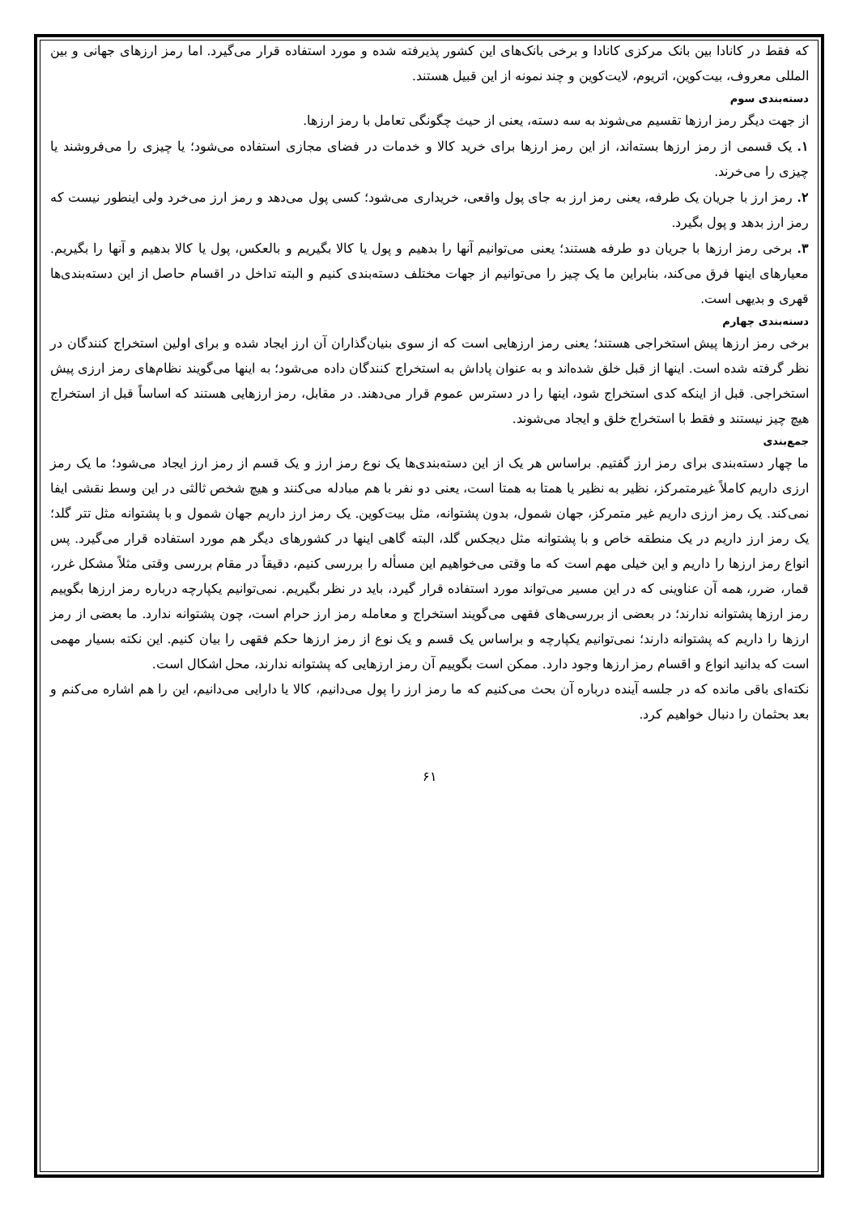که فقط در کانادا بین بانک مرکزی کانادا و برخی بانک‌های این کشور پذیرفته شده و مورد استفاده قرار می‌گیرد. اما رمز ارزهای جهانی و بین المللی معروف، بیت‌کوین، اتریوم، لایت‌کوین و چند نمونه از این قبیل هستند.
دسته‌بندی سوم
از جهت دیگر رمز ارزها تقسیم می‌شوند به سه دسته، یعنی از حیث چگونگی تعامل با رمز ارزها.
۱. یک قسمی از رمز ارزها بسته‌اند، از این رمز ارزها برای خرید کالا و خدمات در فضای مجازی استفاده می‌شود؛ یا چیزی را می‌فروشند یا چیزی را می‌خرند.
۲. رمز ارز با جریان یک طرفه، یعنی رمز ارز به جای پول واقعی، خریداری می‌شود؛ کسی پول می‌دهد و رمز ارز می‌خرد ولی اینطور نیست که رمز ارز بدهد و پول بگیرد.
۳. برخی رمز ارزها با جریان دو طرفه هستند؛ یعنی می‌توانیم آنها را بدهیم و پول یا کالا بگیریم و بالعکس، پول یا کالا بدهیم و آنها را بگیریم. معیارهای اینها فرق می‌کند، بنابراین ما یک چیز را می‌توانیم از جهات مختلف دسته‌بندی کنیم و البته تداخل در اقسام حاصل از این دسته‌بندی‌ها قهری و بدیهی است.
دسته‌بندی چهارم
برخی رمز ارزها پیش استخراجی هستند؛ یعنی رمز ارزهایی است که از سوی بنیان‌گذاران آن ارز ایجاد شده و برای اولین استخراج کنندگان در نظر گرفته شده است. اینها از قبل خلق شده‌اند و به عنوان پاداش به استخراج کنندگان داده می‌شود؛ به اینها می‌گویند نظام‌های رمز ارزی پیش استخراجی. قبل از اینکه کدی استخراج شود، اینها را در دسترس عموم قرار می‌دهند. در مقابل، رمز ارزهایی هستند که اساساً قبل از استخراج هیچ چیز نیستند و فقط با استخراج خلق و ایجاد می‌شوند.
جمع‌بندی
ما چهار دسته‌بندی برای رمز ارز گفتیم. براساس هر یک از این دسته‌بندی‌ها یک نوع رمز ارز و یک قسم از رمز ارز ایجاد می‌شود؛ ما یک رمز ارزی داریم کاملاً غیرمتمرکز، نظیر به نظیر یا همتا به همتا است، یعنی دو نفر با هم مبادله می‌کنند و هیچ شخص ثالثی در این وسط نقشی ایفا نمی‌کند. یک رمز ارزی داریم غیر متمرکز، جهان شمول، بدون پشتوانه، مثل بیت‌کوین. یک رمز ارز داریم جهان شمول و با پشتوانه مثل تتر گلد؛ یک رمز ارز داریم در یک منطقه خاص و با پشتوانه مثل دیجکس گلد، البته گاهی اینها در کشورهای دیگر هم مورد استفاده قرار می‌گیرد. پس انواع رمز ارزها را داریم و این خیلی مهم است که ما وقتی می‌خواهیم این مسأله را بررسی کنیم، دقیقاً در مقام بررسی وقتی مثلاً مشکل غرر، قمار، ضرر، همه آن عناوینی که در این مسیر می‌تواند مورد استفاده قرار گیرد، باید در نظر بگیریم. نمی‌توانیم یکپارچه درباره رمز ارزها بگوییم رمز ارزها پشتوانه ندارند؛ در بعضی از بررسی‌های فقهی می‌گویند استخراج و معامله رمز ارز حرام است، چون پشتوانه ندارد. ما بعضی از رمز ارزها را داریم که پشتوانه دارند؛ نمی‌توانیم یکپارچه و براساس یک قسم و یک نوع از رمز ارزها حکم فقهی را بیان کنیم. این نکته بسیار مهمی است که بدانید انواع و اقسام رمز ارزها وجود دارد. ممکن است بگوییم آن رمز ارزهایی که پشتوانه ندارند، محل اشکال است.
نکته‌ای باقی مانده که در جلسه آینده درباره آن بحث می‌کنیم که ما رمز ارز را پول می‌دانیم، کالا یا دارایی می‌دانیم، این را هم اشاره می‌کنم و بعد بحثمان را دنبال خواهیم کرد.
۶۱